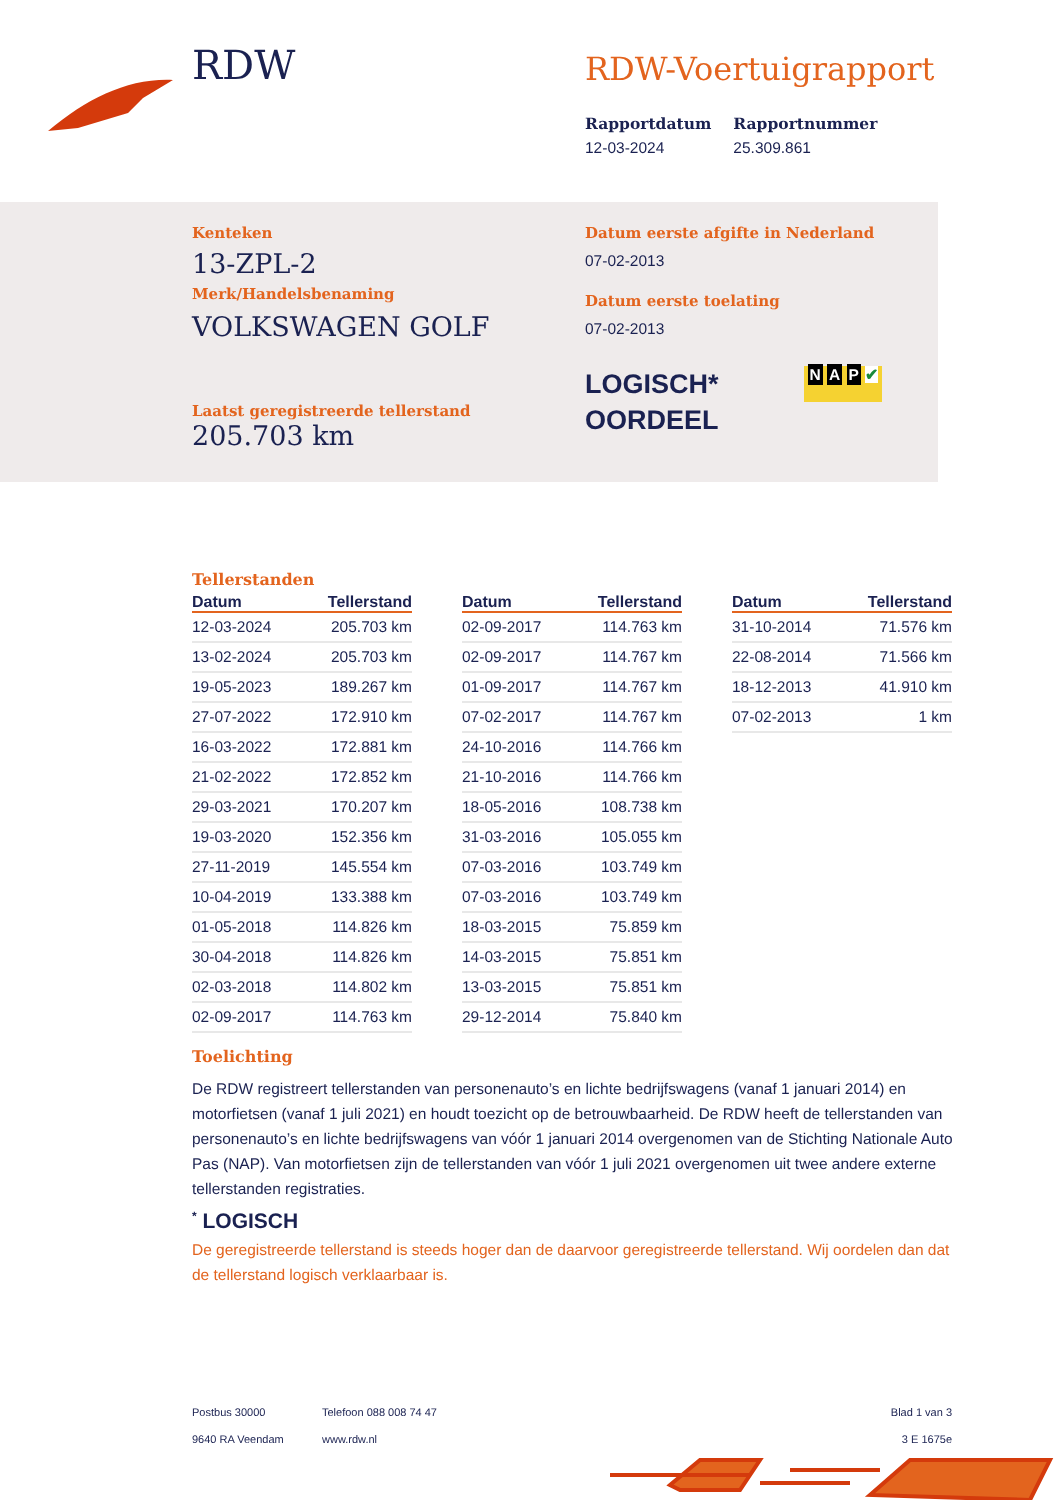RDW RDW-Voertuigrapport
Rapportdatum
12-03-2024
Rapportnummer
25.309.861
Kenteken
13-ZPL-2
Merk/Handelsbenaming
VOLKSWAGEN GOLF
Laatst geregistreerde tellerstand
205.703 km
Datum eerste afgifte in Nederland
07-02-2013
Datum eerste toelating
07-02-2013
LOGISCH*
OORDEEL
N A P ✔
Tellerstanden
| Datum | Tellerstand |
| --- | --- |
| 12-03-2024 | 205.703 km |
| 13-02-2024 | 205.703 km |
| 19-05-2023 | 189.267 km |
| 27-07-2022 | 172.910 km |
| 16-03-2022 | 172.881 km |
| 21-02-2022 | 172.852 km |
| 29-03-2021 | 170.207 km |
| 19-03-2020 | 152.356 km |
| 27-11-2019 | 145.554 km |
| 10-04-2019 | 133.388 km |
| 01-05-2018 | 114.826 km |
| 30-04-2018 | 114.826 km |
| 02-03-2018 | 114.802 km |
| 02-09-2017 | 114.763 km |
| Datum | Tellerstand |
| --- | --- |
| 02-09-2017 | 114.763 km |
| 02-09-2017 | 114.767 km |
| 01-09-2017 | 114.767 km |
| 07-02-2017 | 114.767 km |
| 24-10-2016 | 114.766 km |
| 21-10-2016 | 114.766 km |
| 18-05-2016 | 108.738 km |
| 31-03-2016 | 105.055 km |
| 07-03-2016 | 103.749 km |
| 07-03-2016 | 103.749 km |
| 18-03-2015 | 75.859 km |
| 14-03-2015 | 75.851 km |
| 13-03-2015 | 75.851 km |
| 29-12-2014 | 75.840 km |
| Datum | Tellerstand |
| --- | --- |
| 31-10-2014 | 71.576 km |
| 22-08-2014 | 71.566 km |
| 18-12-2013 | 41.910 km |
| 07-02-2013 | 1 km |
Toelichting
De RDW registreert tellerstanden van personenauto’s en lichte bedrijfswagens (vanaf 1 januari 2014) en motorfietsen (vanaf 1 juli 2021) en houdt toezicht op de betrouwbaarheid. De RDW heeft de tellerstanden van personenauto’s en lichte bedrijfswagens van vóór 1 januari 2014 overgenomen van de Stichting Nationale Auto Pas (NAP). Van motorfietsen zijn de tellerstanden van vóór 1 juli 2021 overgenomen uit twee andere externe tellerstanden registraties.
<sup>*</sup> LOGISCH
De geregistreerde tellerstand is steeds hoger dan de daarvoor geregistreerde tellerstand. Wij oordelen dan dat de tellerstand logisch verklaarbaar is.
Postbus 30000
9640 RA Veendam
Telefoon 088 008 74 47
www.rdw.nl
Blad 1 van 3
3 E 1675e